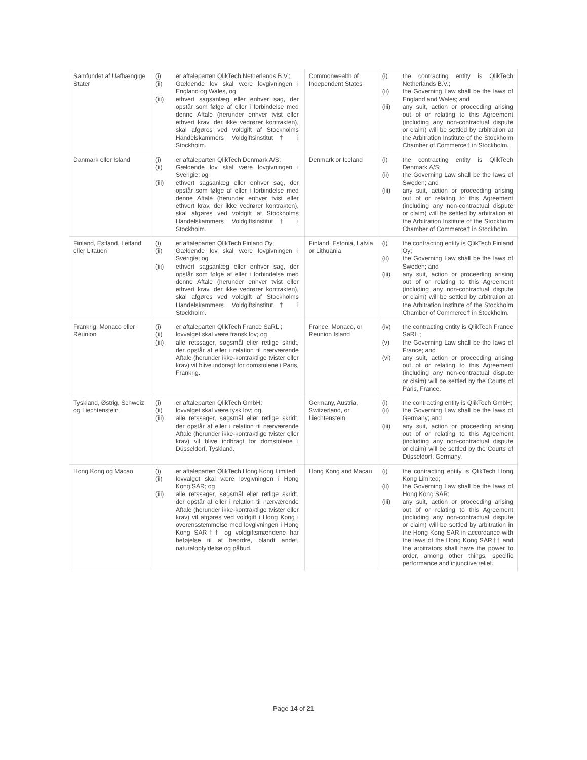| Samfundet af Uafhængige Stater | (i) er aftaleparten QlikTech Netherlands B.V.; (ii) Gældende lov skal være lovgivningen i England og Wales, og (iii) ethvert sagsanlæg eller enhver sag, der opstår som følge af eller i forbindelse med denne Aftale (herunder enhver tvist eller ethvert krav, der ikke vedrører kontrakten), skal afgøres ved voldgift af Stockholms Handelskammers Voldgiftsinstitut† i Stockholm. | | Commonwealth of Independent States | (i) the contracting entity is QlikTech Netherlands B.V.; (ii) the Governing Law shall be the laws of England and Wales; and (iii) any suit, action or proceeding arising out of or relating to this Agreement (including any non-contractual dispute or claim) will be settled by arbitration at the Arbitration Institute of the Stockholm Chamber of Commerce† in Stockholm. |
| Danmark eller Island | (i) er aftaleparten QlikTech Denmark A/S; (ii) Gældende lov skal være lovgivningen i Sverigie; og (iii) ethvert sagsanlæg eller enhver sag, der opstår som følge af eller i forbindelse med denne Aftale (herunder enhver tvist eller ethvert krav, der ikke vedrører kontrakten), skal afgøres ved voldgift af Stockholms Handelskammers Voldgiftsinstitut† i Stockholm. | | Denmark or Iceland | (i) the contracting entity is QlikTech Denmark A/S; (ii) the Governing Law shall be the laws of Sweden; and (iii) any suit, action or proceeding arising out of or relating to this Agreement (including any non-contractual dispute or claim) will be settled by arbitration at the Arbitration Institute of the Stockholm Chamber of Commerce† in Stockholm. |
| Finland, Estland, Letland eller Litauen | (i) er aftaleparten QlikTech Finland Oy; (ii) Gældende lov skal være lovgivningen i Sverigie; og (iii) ethvert sagsanlæg eller enhver sag, der opstår som følge af eller i forbindelse med denne Aftale (herunder enhver tvist eller ethvert krav, der ikke vedrører kontrakten), skal afgøres ved voldgift af Stockholms Handelskammers Voldgiftsinstitut† i Stockholm. | | Finland, Estonia, Latvia or Lithuania | (i) the contracting entity is QlikTech Finland Oy; (ii) the Governing Law shall be the laws of Sweden; and (iii) any suit, action or proceeding arising out of or relating to this Agreement (including any non-contractual dispute or claim) will be settled by arbitration at the Arbitration Institute of the Stockholm Chamber of Commerce† in Stockholm. |
| Frankrig, Monaco eller Réunion | (i) er aftaleparten QlikTech France SaRL ; (ii) lovvalget skal være fransk lov; og (iii) alle retssager, søgsmål eller retlige skridt, der opstår af eller i relation til nærværende Aftale (herunder ikke-kontraktlige tvister eller krav) vil blive indbragt for domstolene i Paris, Frankrig. | | France, Monaco, or Reunion Island | (iv) the contracting entity is QlikTech France SaRL ; (v) the Governing Law shall be the laws of France; and (vi) any suit, action or proceeding arising out of or relating to this Agreement (including any non-contractual dispute or claim) will be settled by the Courts of Paris, France. |
| Tyskland, Østrig, Schweiz og Liechtenstein | (i) er aftaleparten QlikTech GmbH; (ii) lovvalget skal være tysk lov; og (iii) alle retssager, søgsmål eller retlige skridt, der opstår af eller i relation til nærværende Aftale (herunder ikke-kontraktlige tvister eller krav) vil blive indbragt for domstolene i Düsseldorf, Tyskland. | | Germany, Austria, Switzerland, or Liechtenstein | (i) the contracting entity is QlikTech GmbH; (ii) the Governing Law shall be the laws of Germany; and (iii) any suit, action or proceeding arising out of or relating to this Agreement (including any non-contractual dispute or claim) will be settled by the Courts of Düsseldorf, Germany. |
| Hong Kong og Macao | (i) er aftaleparten QlikTech Hong Kong Limited; (ii) lovvalget skal være lovgivningen i Hong Kong SAR; og (iii) alle retssager, søgsmål eller retlige skridt, der opstår af eller i relation til nærværende Aftale (herunder ikke-kontraktlige tvister eller krav) vil afgøres ved voldgift i Hong Kong i overensstemmelse med lovgivningen i Hong Kong SAR†† og voldgiftsmændene har beføjelse til at beordre, blandt andet, naturalopfyldelse og påbud. | | Hong Kong and Macau | (i) the contracting entity is QlikTech Hong Kong Limited; (ii) the Governing Law shall be the laws of Hong Kong SAR; (iii) any suit, action or proceeding arising out of or relating to this Agreement (including any non-contractual dispute or claim) will be settled by arbitration in the Hong Kong SAR in accordance with the laws of the Hong Kong SAR†† and the arbitrators shall have the power to order, among other things, specific performance and injunctive relief. |
Page 14 of 21